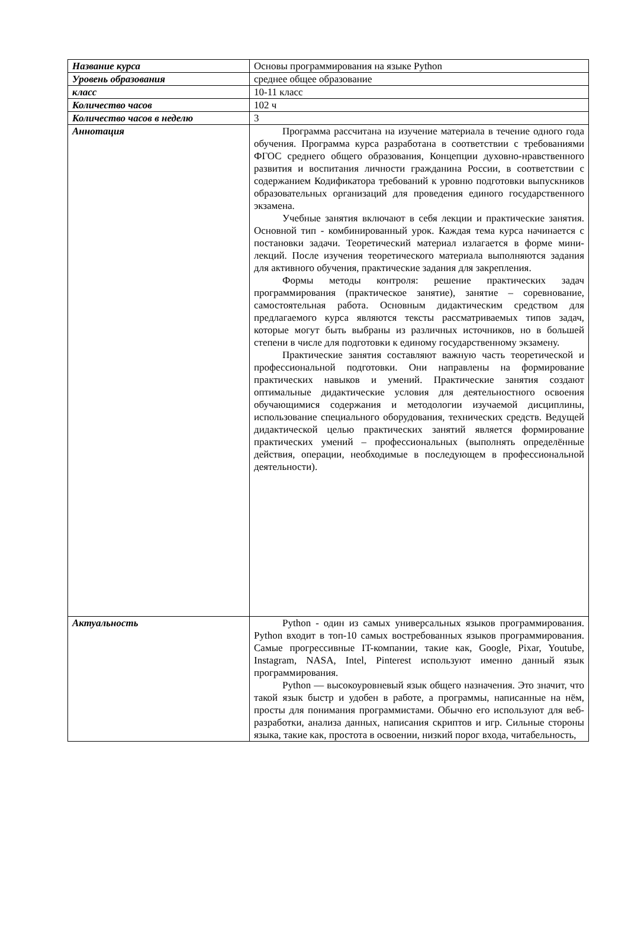| Название курса | Основы программирования на языке Python |
| Уровень образования | среднее общее образование |
| класс | 10-11 класс |
| Количество часов | 102 ч |
| Количество часов в неделю | 3 |
| Аннотация | Программа рассчитана на изучение материала в течение одного года обучения. Программа курса разработана в соответствии с требованиями ФГОС среднего общего образования, Концепции духовно-нравственного развития и воспитания личности гражданина России, в соответствии с содержанием Кодификатора требований к уровню подготовки выпускников образовательных организаций для проведения единого государственного экзамена. Учебные занятия включают в себя лекции и практические занятия. Основной тип - комбинированный урок. Каждая тема курса начинается с постановки задачи. Теоретический материал излагается в форме мини-лекций. После изучения теоретического материала выполняются задания для активного обучения, практические задания для закрепления. Формы методы контроля: решение практических задач программирования (практическое занятие), занятие – соревнование, самостоятельная работа. Основным дидактическим средством для предлагаемого курса являются тексты рассматриваемых типов задач, которые могут быть выбраны из различных источников, но в большей степени в числе для подготовки к единому государственному экзамену. Практические занятия составляют важную часть теоретической и профессиональной подготовки. Они направлены на формирование практических навыков и умений. Практические занятия создают оптимальные дидактические условия для деятельностного освоения обучающимися содержания и методологии изучаемой дисциплины, использование специального оборудования, технических средств. Ведущей дидактической целью практических занятий является формирование практических умений – профессиональных (выполнять определённые действия, операции, необходимые в последующем в профессиональной деятельности). |
| Актуальность | Python - один из самых универсальных языков программирования. Python входит в топ-10 самых востребованных языков программирования. Самые прогрессивные IT-компании, такие как, Google, Pixar, Youtube, Instagram, NASA, Intel, Pinterest используют именно данный язык программирования. Python — высокоуровневый язык общего назначения. Это значит, что такой язык быстр и удобен в работе, а программы, написанные на нём, просты для понимания программистами. Обычно его используют для веб-разработки, анализа данных, написания скриптов и игр. Сильные стороны языка, такие как, простота в освоении, низкий порог входа, читабельность, |